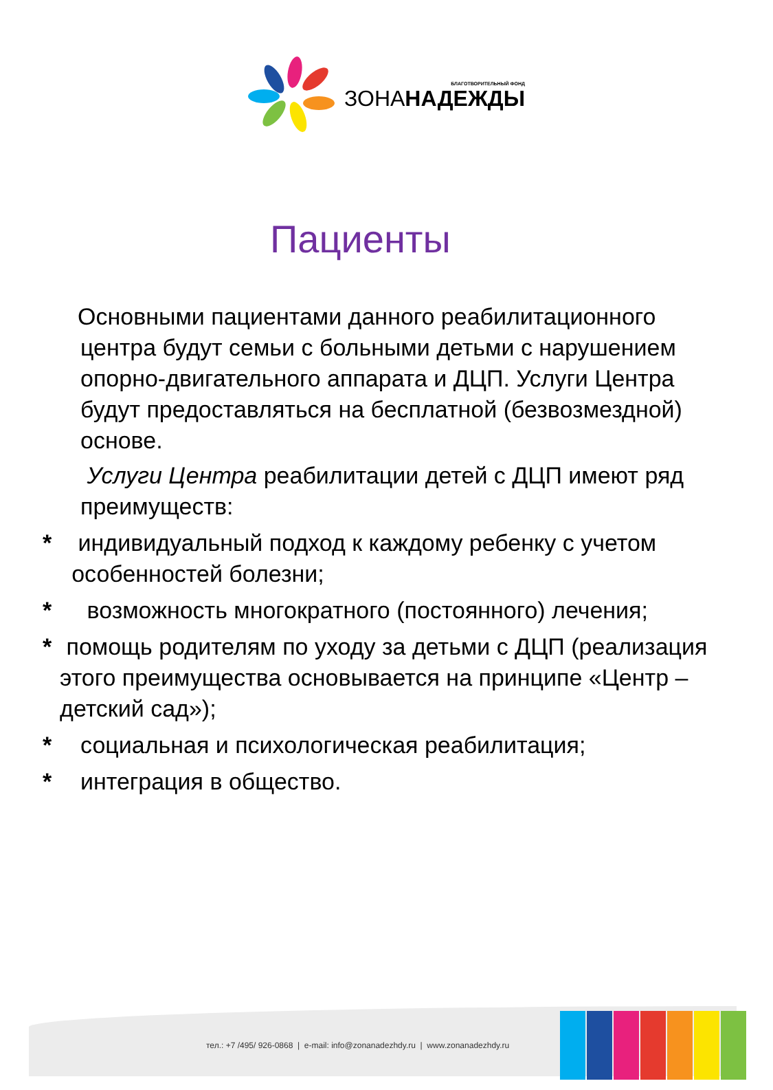БЛАГОТВОРИТЕЛЬНЫЙ ФОНД
ЗОНАНАДЕЖДЫ
Пациенты
Основными пациентами данного реабилитационного центра будут семьи с больными детьми с нарушением опорно-двигательного аппарата и ДЦП. Услуги Центра будут предоставляться на бесплатной (безвозмездной) основе.
Услуги Центра реабилитации детей с ДЦП имеют ряд преимуществ:
* индивидуальный подход к каждому ребенку с учетом особенностей болезни;
* возможность многократного (постоянного) лечения;
* помощь родителям по уходу за детьми с ДЦП (реализация этого преимущества основывается на принципе «Центр – детский сад»);
* социальная и психологическая реабилитация;
* интеграция в общество.
тел.: +7 /495/ 926-0868 | e-mail: info@zonanadezhdy.ru | www.zonanadezhdy.ru